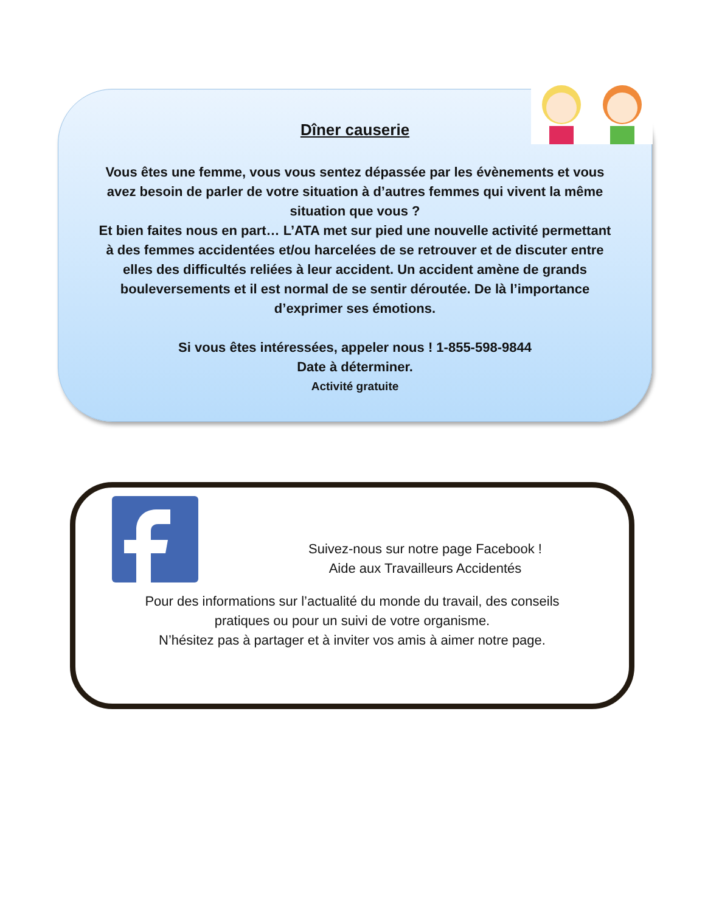Dîner causerie
Vous êtes une femme, vous vous sentez dépassée par les évènements et vous
avez besoin de parler de votre situation à d’autres femmes qui vivent la même
situation que vous ?
Et bien faites nous en part… L’ATA met sur pied une nouvelle activité permettant
à des femmes accidentées et/ou harcelées de se retrouver et de discuter entre
elles des difficultés reliées à leur accident. Un accident amène de grands
bouleversements et il est normal de se sentir déroutée. De là l’importance
d’exprimer ses émotions.
Si vous êtes intéressées, appeler nous ! 1-855-598-9844
Date à déterminer.
Activité gratuite
Suivez-nous sur notre page Facebook !
Aide aux Travailleurs Accidentés
Pour des informations sur l’actualité du monde du travail, des conseils
pratiques ou pour un suivi de votre organisme.
N’hésitez pas à partager et à inviter vos amis à aimer notre page.